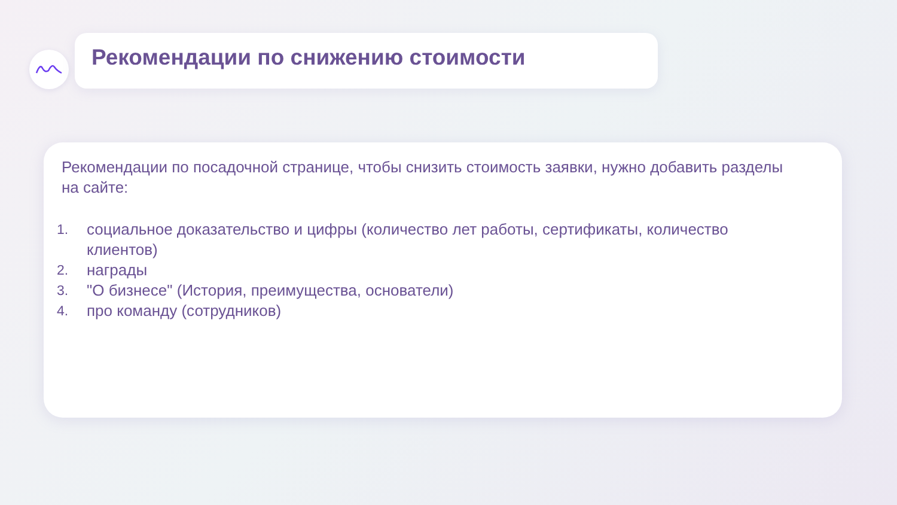Рекомендации по снижению стоимости
Рекомендации по посадочной странице, чтобы снизить стоимость заявки, нужно добавить разделы на сайте:
1. социальное доказательство и цифры (количество лет работы, сертификаты, количество клиентов)
2. награды
3. "О бизнесе" (История, преимущества, основатели)
4. про команду (сотрудников)